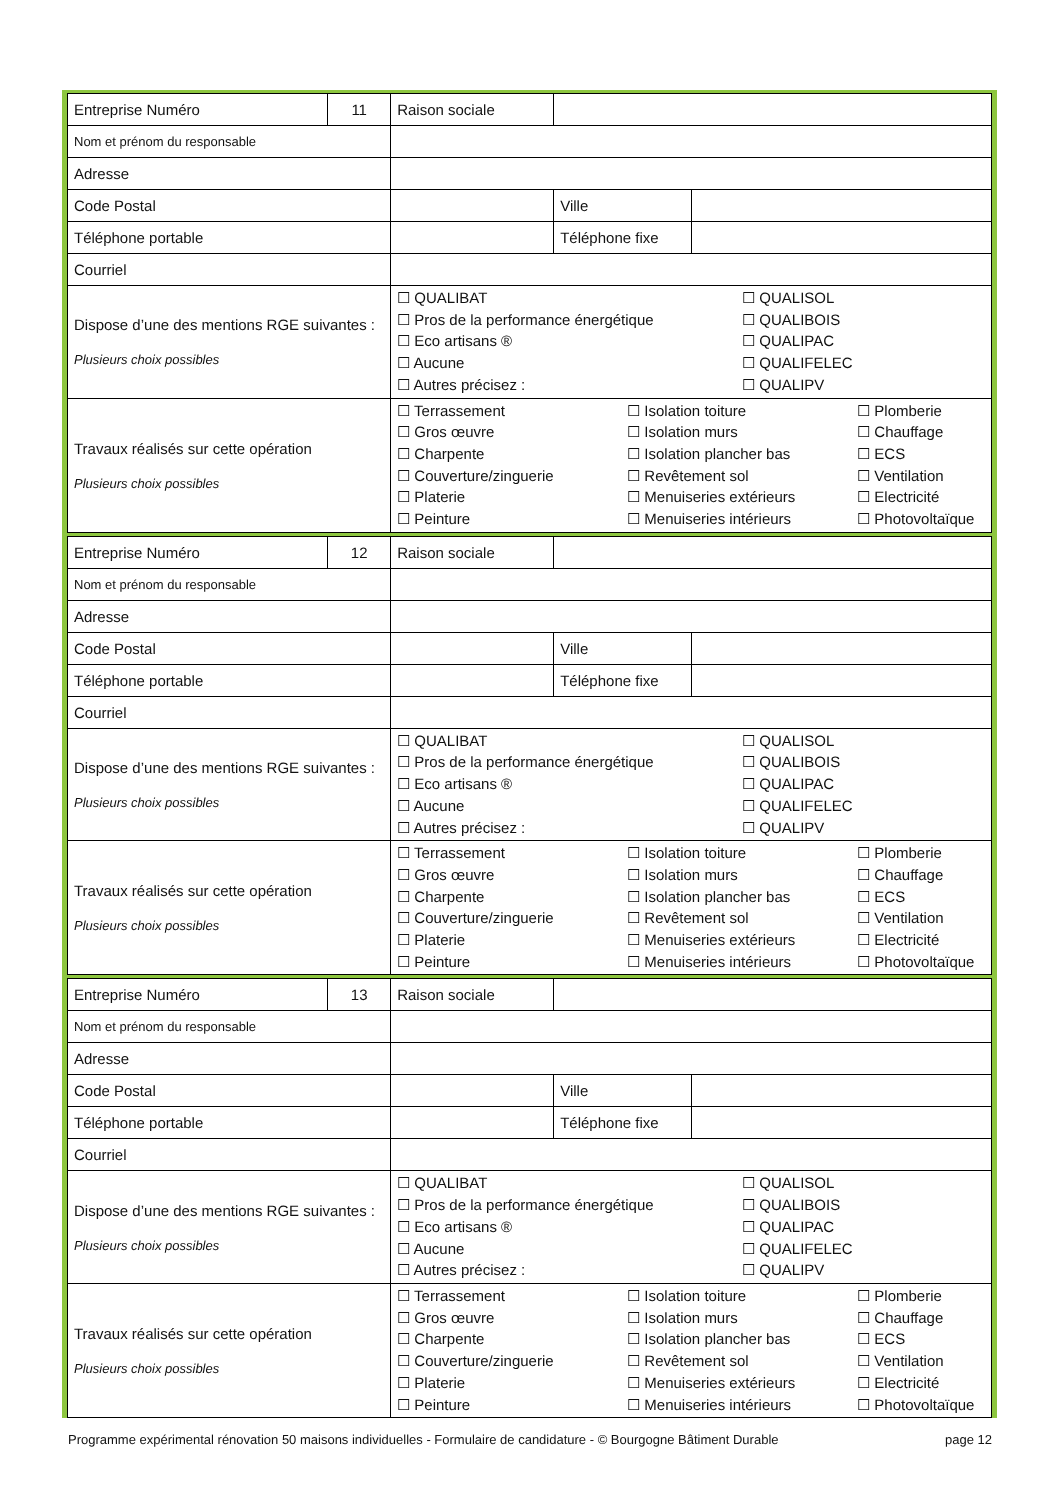| Entreprise Numéro | 11 | Raison sociale | | | |
| Nom et prénom du responsable | | | | | |
| Adresse | | | | | |
| Code Postal | | | | Ville | |
| Téléphone portable | | | | Téléphone fixe | |
| Courriel | | | | | |
| Dispose d’une des mentions RGE suivantes : Plusieurs choix possibles | | ☐ QUALIBAT ☐ Pros de la performance énergétique ☐ Eco artisans ® ☐ Aucune ☐ Autres précisez : ☐ QUALISOL ☐ QUALIBOIS ☐ QUALIPAC ☐ QUALIFELEC ☐ QUALIPV | | | |
| Travaux réalisés sur cette opération Plusieurs choix possibles | | ☐ Terrassement ☐ Gros œuvre ☐ Charpente ☐ Couverture/zinguerie ☐ Platerie ☐ Peinture ☐ Isolation toiture ☐ Isolation murs ☐ Isolation plancher bas ☐ Revêtement sol ☐ Menuiseries extérieurs ☐ Menuiseries intérieurs ☐ Plomberie ☐ Chauffage ☐ ECS ☐ Ventilation ☐ Electricité ☐ Photovoltaïque | | | |
| Entreprise Numéro | 12 | Raison sociale | | | |
| Nom et prénom du responsable | | | | | |
| Adresse | | | | | |
| Code Postal | | | | Ville | |
| Téléphone portable | | | | Téléphone fixe | |
| Courriel | | | | | |
| Dispose d’une des mentions RGE suivantes : Plusieurs choix possibles | | ☐ QUALIBAT ☐ Pros de la performance énergétique ☐ Eco artisans ® ☐ Aucune ☐ Autres précisez : ☐ QUALISOL ☐ QUALIBOIS ☐ QUALIPAC ☐ QUALIFELEC ☐ QUALIPV | | | |
| Travaux réalisés sur cette opération Plusieurs choix possibles | | ☐ Terrassement ☐ Gros œuvre ☐ Charpente ☐ Couverture/zinguerie ☐ Platerie ☐ Peinture ☐ Isolation toiture ☐ Isolation murs ☐ Isolation plancher bas ☐ Revêtement sol ☐ Menuiseries extérieurs ☐ Menuiseries intérieurs ☐ Plomberie ☐ Chauffage ☐ ECS ☐ Ventilation ☐ Electricité ☐ Photovoltaïque | | | |
| Entreprise Numéro | 13 | Raison sociale | | | |
| Nom et prénom du responsable | | | | | |
| Adresse | | | | | |
| Code Postal | | | | Ville | |
| Téléphone portable | | | | Téléphone fixe | |
| Courriel | | | | | |
| Dispose d’une des mentions RGE suivantes : Plusieurs choix possibles | | ☐ QUALIBAT ☐ Pros de la performance énergétique ☐ Eco artisans ® ☐ Aucune ☐ Autres précisez : ☐ QUALISOL ☐ QUALIBOIS ☐ QUALIPAC ☐ QUALIFELEC ☐ QUALIPV | | | |
| Travaux réalisés sur cette opération Plusieurs choix possibles | | ☐ Terrassement ☐ Gros œuvre ☐ Charpente ☐ Couverture/zinguerie ☐ Platerie ☐ Peinture ☐ Isolation toiture ☐ Isolation murs ☐ Isolation plancher bas ☐ Revêtement sol ☐ Menuiseries extérieurs ☐ Menuiseries intérieurs ☐ Plomberie ☐ Chauffage ☐ ECS ☐ Ventilation ☐ Electricité ☐ Photovoltaïque | | | |
Programme expérimental rénovation 50 maisons individuelles - Formulaire de candidature - © Bourgogne Bâtiment Durable page 12